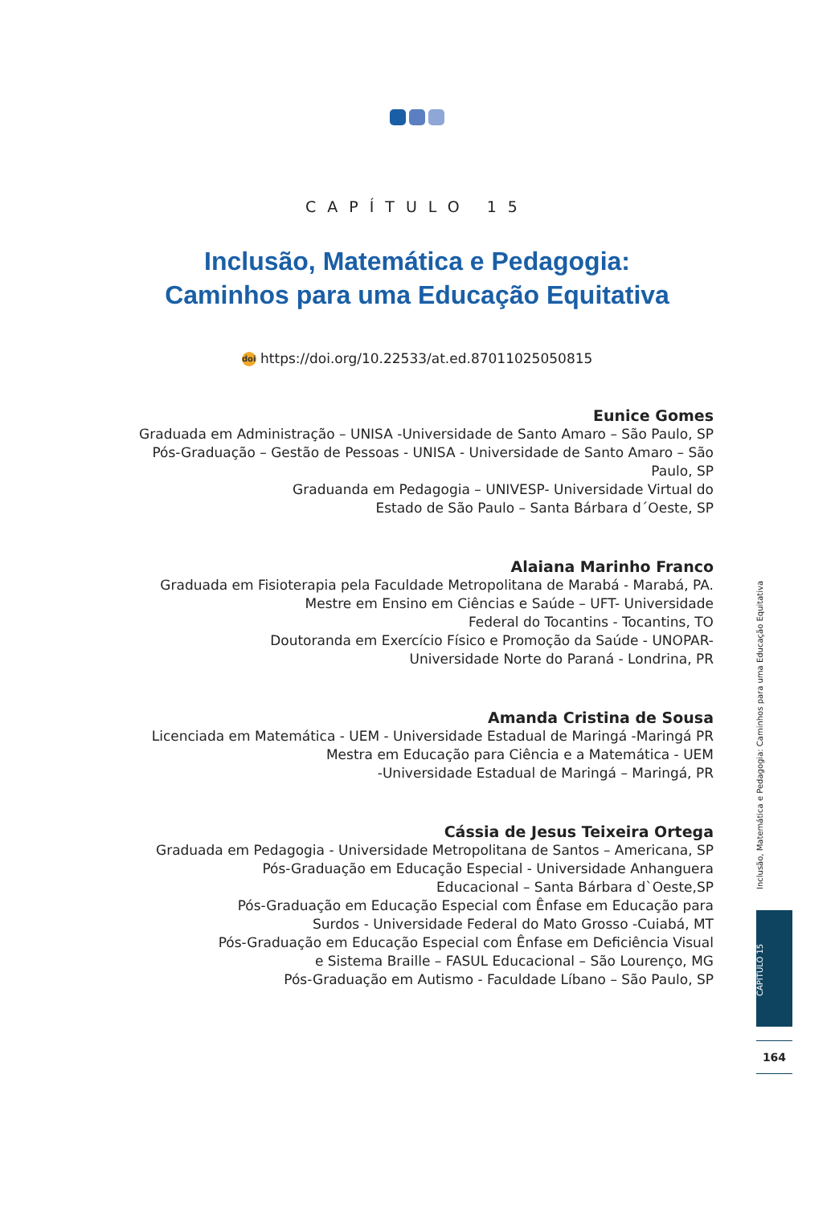CAPÍTULO 15
Inclusão, Matemática e Pedagogia:
Caminhos para uma Educação Equitativa
doi https://doi.org/10.22533/at.ed.87011025050815
Eunice Gomes
Graduada em Administração – UNISA -Universidade de Santo Amaro – São Paulo, SP
Pós-Graduação – Gestão de Pessoas - UNISA - Universidade de Santo Amaro – São Paulo, SP
Graduanda em Pedagogia – UNIVESP- Universidade Virtual do
Estado de São Paulo – Santa Bárbara d´Oeste, SP
Alaiana Marinho Franco
Graduada em Fisioterapia pela Faculdade Metropolitana de Marabá - Marabá, PA.
Mestre em Ensino em Ciências e Saúde – UFT- Universidade
Federal do Tocantins - Tocantins, TO
Doutoranda em Exercício Físico e Promoção da Saúde - UNOPAR-
Universidade Norte do Paraná - Londrina, PR
Amanda Cristina de Sousa
Licenciada em Matemática - UEM - Universidade Estadual de Maringá -Maringá PR
Mestra em Educação para Ciência e a Matemática - UEM
-Universidade Estadual de Maringá – Maringá, PR
Cássia de Jesus Teixeira Ortega
Graduada em Pedagogia - Universidade Metropolitana de Santos – Americana, SP
Pós-Graduação em Educação Especial - Universidade Anhanguera
Educacional – Santa Bárbara d`Oeste,SP
Pós-Graduação em Educação Especial com Ênfase em Educação para
Surdos - Universidade Federal do Mato Grosso -Cuiabá, MT
Pós-Graduação em Educação Especial com Ênfase em Deficiência Visual
e Sistema Braille – FASUL Educacional – São Lourenço, MG
Pós-Graduação em Autismo - Faculdade Líbano – São Paulo, SP
Inclusão, Matemática e Pedagogia: Caminhos para uma Educação Equitativa
CAPÍTULO 15
164